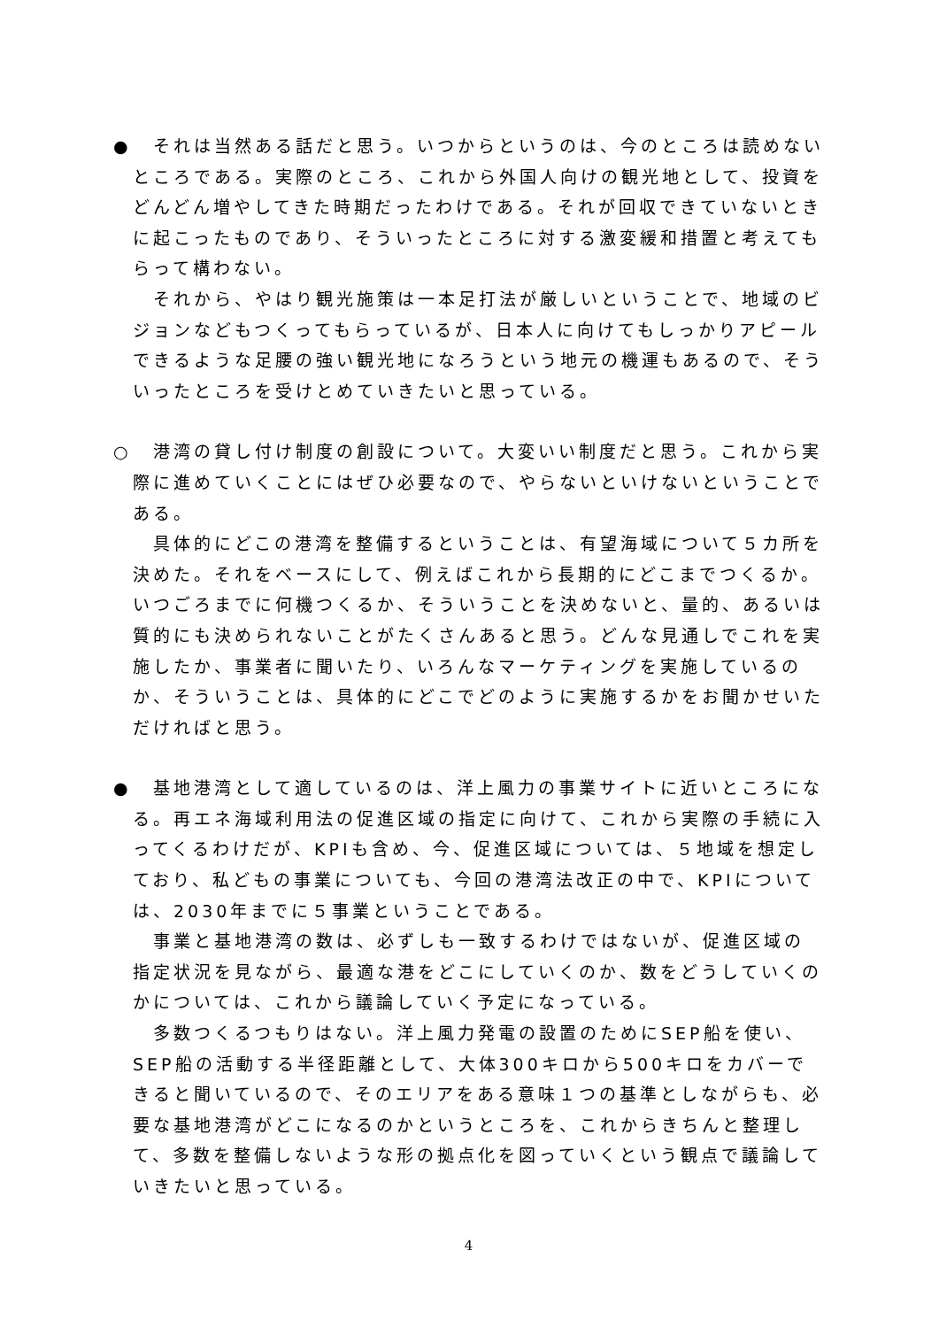●　それは当然ある話だと思う。いつからというのは、今のところは読めないところである。実際のところ、これから外国人向けの観光地として、投資をどんどん増やしてきた時期だったわけである。それが回収できていないときに起こったものであり、そういったところに対する激変緩和措置と考えてもらって構わない。
　それから、やはり観光施策は一本足打法が厳しいということで、地域のビジョンなどもつくってもらっているが、日本人に向けてもしっかりアピールできるような足腰の強い観光地になろうという地元の機運もあるので、そういったところを受けとめていきたいと思っている。
○　港湾の貸し付け制度の創設について。大変いい制度だと思う。これから実際に進めていくことにはぜひ必要なので、やらないといけないということである。
　具体的にどこの港湾を整備するということは、有望海域について５カ所を決めた。それをベースにして、例えばこれから長期的にどこまでつくるか。いつごろまでに何機つくるか、そういうことを決めないと、量的、あるいは質的にも決められないことがたくさんあると思う。どんな見通しでこれを実施したか、事業者に聞いたり、いろんなマーケティングを実施しているのか、そういうことは、具体的にどこでどのように実施するかをお聞かせいただければと思う。
●　基地港湾として適しているのは、洋上風力の事業サイトに近いところになる。再エネ海域利用法の促進区域の指定に向けて、これから実際の手続に入ってくるわけだが、KPIも含め、今、促進区域については、５地域を想定しており、私どもの事業についても、今回の港湾法改正の中で、KPIについては、2030年までに５事業ということである。
　事業と基地港湾の数は、必ずしも一致するわけではないが、促進区域の指定状況を見ながら、最適な港をどこにしていくのか、数をどうしていくのかについては、これから議論していく予定になっている。
　多数つくるつもりはない。洋上風力発電の設置のためにSEP船を使い、SEP船の活動する半径距離として、大体300キロから500キロをカバーできると聞いているので、そのエリアをある意味１つの基準としながらも、必要な基地港湾がどこになるのかというところを、これからきちんと整理して、多数を整備しないような形の拠点化を図っていくという観点で議論していきたいと思っている。
4